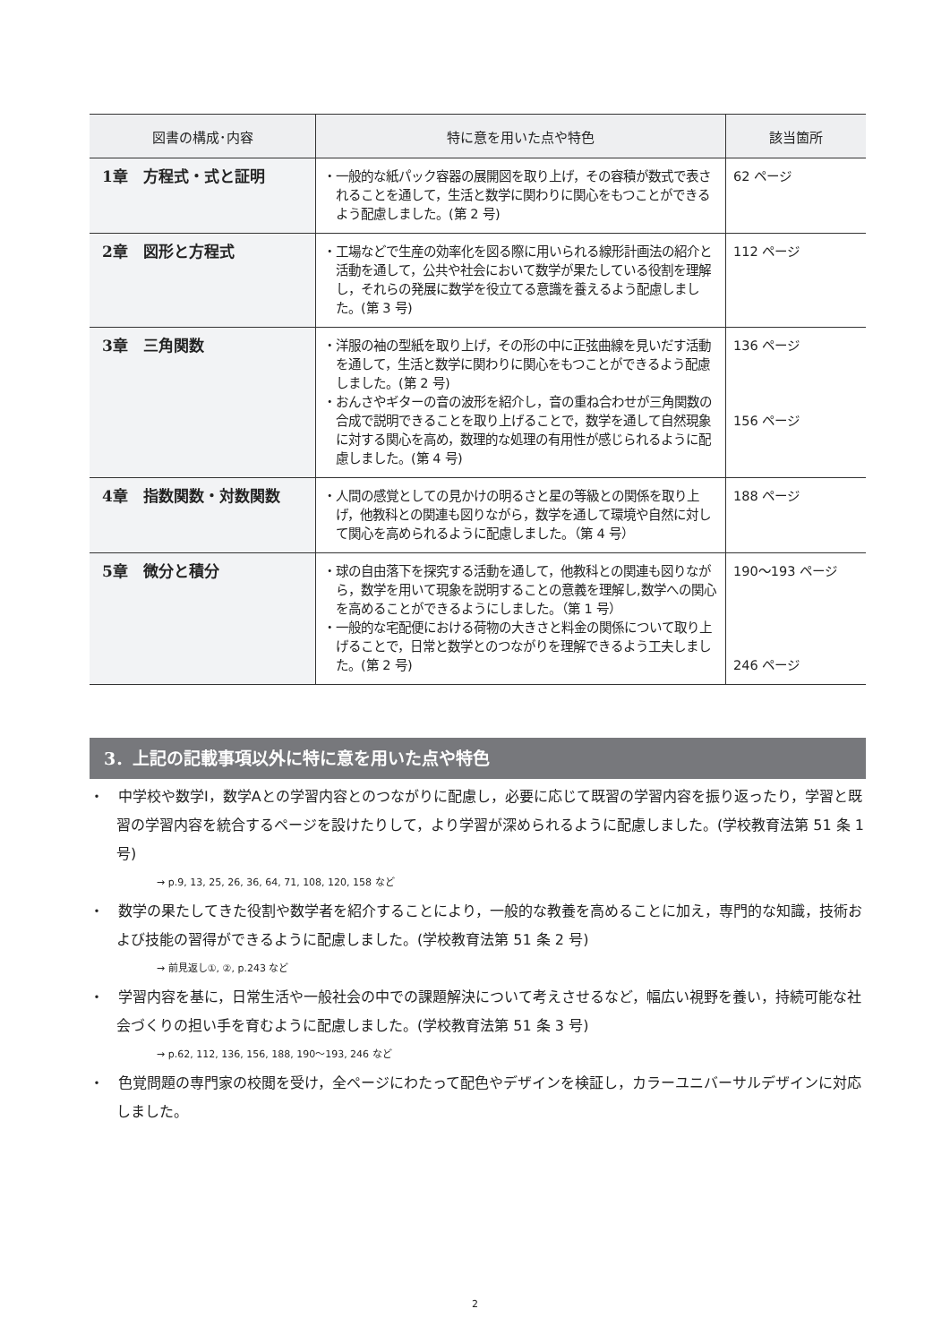| 図書の構成･内容 | 特に意を用いた点や特色 | 該当箇所 |
| --- | --- | --- |
| 1章 方程式・式と証明 | ・一般的な紙パック容器の展開図を取り上げ，その容積が数式で表されることを通して，生活と数学に関わりに関心をもつことができるよう配慮しました。(第 2 号) | 62 ページ |
| 2章 図形と方程式 | ・工場などで生産の効率化を図る際に用いられる線形計画法の紹介と活動を通して，公共や社会において数学が果たしている役割を理解し，それらの発展に数学を役立てる意識を養えるよう配慮しました。(第 3 号) | 112 ページ |
| 3章 三角関数 | ・洋服の袖の型紙を取り上げ，その形の中に正弦曲線を見いだす活動を通して，生活と数学に関わりに関心をもつことができるよう配慮しました。(第 2 号) ・おんさやギターの音の波形を紹介し，音の重ね合わせが三角関数の合成で説明できることを取り上げることで，数学を通して自然現象に対する関心を高め，数理的な処理の有用性が感じられるように配慮しました。(第 4 号) | 136 ページ 156 ページ |
| 4章 指数関数・対数関数 | ・人間の感覚としての見かけの明るさと星の等級との関係を取り上げ，他教科との関連も図りながら，数学を通して環境や自然に対して関心を高められるように配慮しました。（第 4 号） | 188 ページ |
| 5章 微分と積分 | ・球の自由落下を探究する活動を通して，他教科との関連も図りながら，数学を用いて現象を説明することの意義を理解し,数学への関心を高めることができるようにしました。（第 1 号） ・一般的な宅配便における荷物の大きさと料金の関係について取り上げることで，日常と数学とのつながりを理解できるよう工夫しました。(第 2 号) | 190～193 ページ 246 ページ |
3．上記の記載事項以外に特に意を用いた点や特色
・　中学校や数学Ⅰ，数学Aとの学習内容とのつながりに配慮し，必要に応じて既習の学習内容を振り返ったり，学習と既習の学習内容を統合するページを設けたりして，より学習が深められるように配慮しました。(学校教育法第 51 条 1 号)
→ p.9, 13, 25, 26, 36, 64, 71, 108, 120, 158 など
・　数学の果たしてきた役割や数学者を紹介することにより，一般的な教養を高めることに加え，専門的な知識，技術および技能の習得ができるように配慮しました。(学校教育法第 51 条 2 号)
→ 前見返し①, ②, p.243 など
・　学習内容を基に，日常生活や一般社会の中での課題解決について考えさせるなど，幅広い視野を養い，持続可能な社会づくりの担い手を育むように配慮しました。(学校教育法第 51 条 3 号)
→ p.62, 112, 136, 156, 188, 190～193, 246 など
・　色覚問題の専門家の校閲を受け，全ページにわたって配色やデザインを検証し，カラーユニバーサルデザインに対応しました。
2